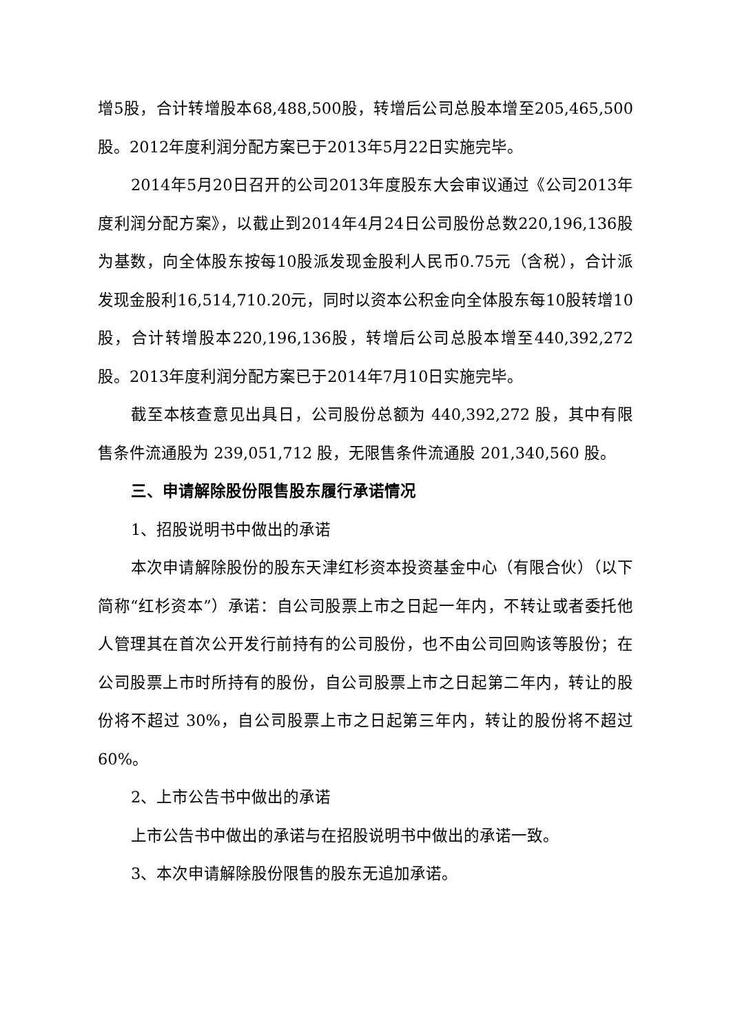增5股，合计转增股本68,488,500股，转增后公司总股本增至205,465,500股。2012年度利润分配方案已于2013年5月22日实施完毕。
2014年5月20日召开的公司2013年度股东大会审议通过《公司2013年度利润分配方案》，以截止到2014年4月24日公司股份总数220,196,136股为基数，向全体股东按每10股派发现金股利人民币0.75元（含税），合计派发现金股利16,514,710.20元，同时以资本公积金向全体股东每10股转增10股，合计转增股本220,196,136股，转增后公司总股本增至440,392,272股。2013年度利润分配方案已于2014年7月10日实施完毕。
截至本核查意见出具日，公司股份总额为 440,392,272 股，其中有限售条件流通股为 239,051,712 股，无限售条件流通股 201,340,560 股。
三、申请解除股份限售股东履行承诺情况
1、招股说明书中做出的承诺
本次申请解除股份的股东天津红杉资本投资基金中心（有限合伙）（以下简称“红杉资本”）承诺：自公司股票上市之日起一年内，不转让或者委托他人管理其在首次公开发行前持有的公司股份，也不由公司回购该等股份；在公司股票上市时所持有的股份，自公司股票上市之日起第二年内，转让的股份将不超过 30%，自公司股票上市之日起第三年内，转让的股份将不超过 60%。
2、上市公告书中做出的承诺
上市公告书中做出的承诺与在招股说明书中做出的承诺一致。
3、本次申请解除股份限售的股东无追加承诺。